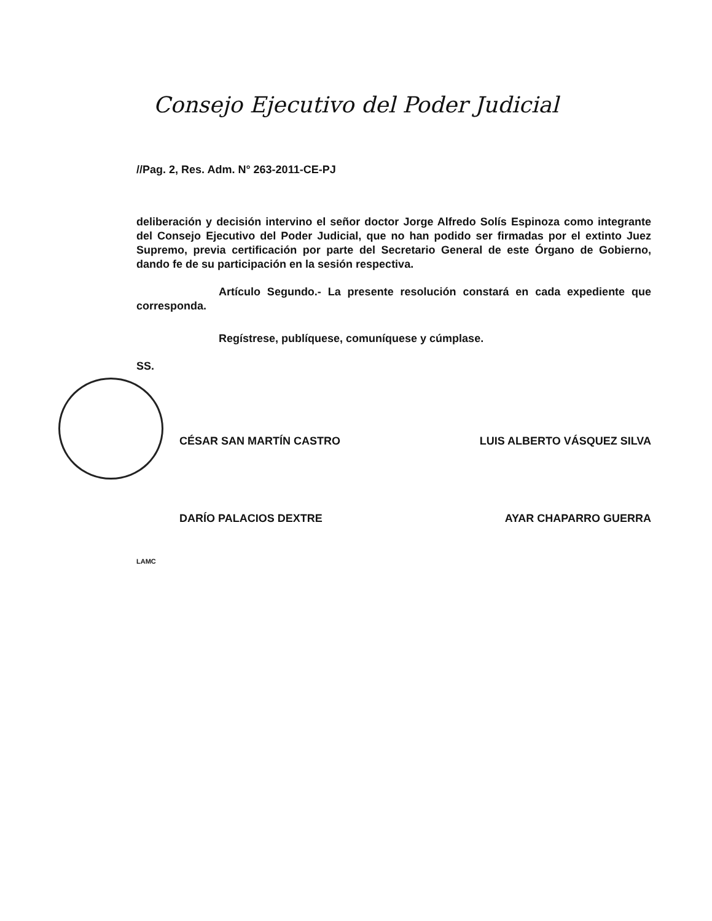Consejo Ejecutivo del Poder Judicial
//Pag. 2, Res. Adm. N° 263-2011-CE-PJ
deliberación y decisión intervino el señor doctor Jorge Alfredo Solís Espinoza como integrante del Consejo Ejecutivo del Poder Judicial, que no han podido ser firmadas por el extinto Juez Supremo, previa certificación por parte del Secretario General de este Órgano de Gobierno, dando fe de su participación en la sesión respectiva.
Artículo Segundo.- La presente resolución constará en cada expediente que corresponda.
Regístrese, publíquese, comuníquese y cúmplase.
SS.
CÉSAR SAN MARTÍN CASTRO LUIS ALBERTO VÁSQUEZ SILVA
DARÍO PALACIOS DEXTRE AYAR CHAPARRO GUERRA
LAMC